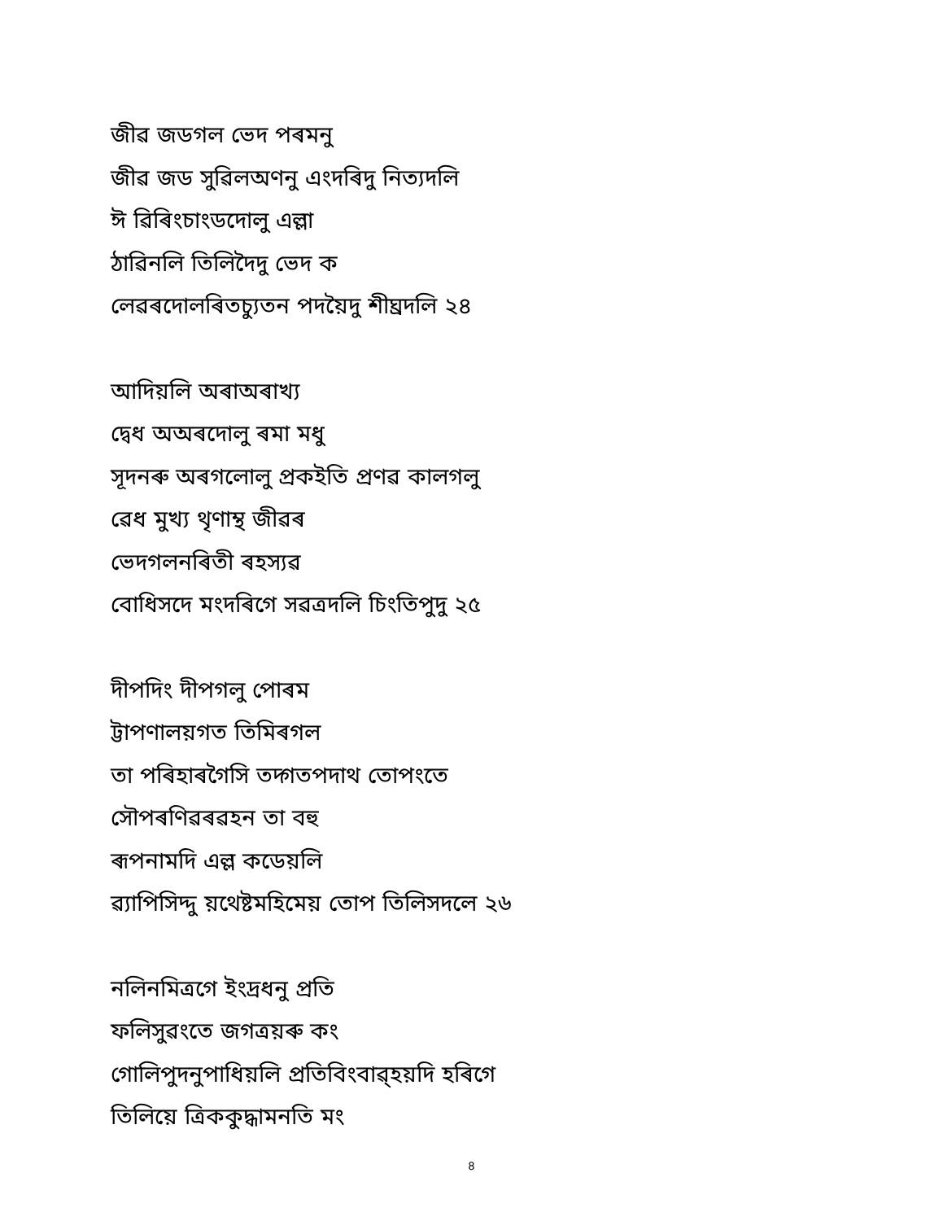জীৱ জডগল ভেদ পৰমনু
জীৱ জড সুৱিলঅণনু এংদৰিদু নিত্যদলি
ঈ ৱিৰিংচাংডদোলু এল্লা
ঠাৱিনলি তিলিদৈদু ভেদ ক
লেৱৰদোলৰিতচ্যুতন পদয়ৈদু শীঘ্রদলি ২৪
আদিয়লি অৰাঅৰাখ্য
দ্ৱেধ অঅৰদোলু ৰমা মধু
সূদনৰু অৰগলোলু প্রকইতি প্রণৱ কালগলু
ৱেধ মুখ্য থৃণাম্থ জীৱৰ
ভেদগলনৰিতী ৰহস্যৱ
বোধিসদে মংদৰিগে সৱত্রদলি চিংতিপুদু ২৫
দীপদিং দীপগলু পোৰম
ট্টাপণালয়গত তিমিৰগল
তা পৰিহাৰগৈসি তদ্গতপদাথ তোপংতে
সৌপৰণিৱৰৱহন তা বহু
ৰূপনামদি এল্ল কডেয়লি
ৱ্যাপিসিদ্দু য়থেষ্টমহিমেয় তোপ তিলিসদলে ২৬
নলিনমিত্রগে ইংদ্রধনু প্রতি
ফলিসুৱংতে জগত্রয়ৰু কং
গোলিপুদনুপাধিয়লি প্রতিবিংবাৱ্হয়দি হৰিগে
তিলিয়ে ত্রিককুদ্ধামনতি মং
8